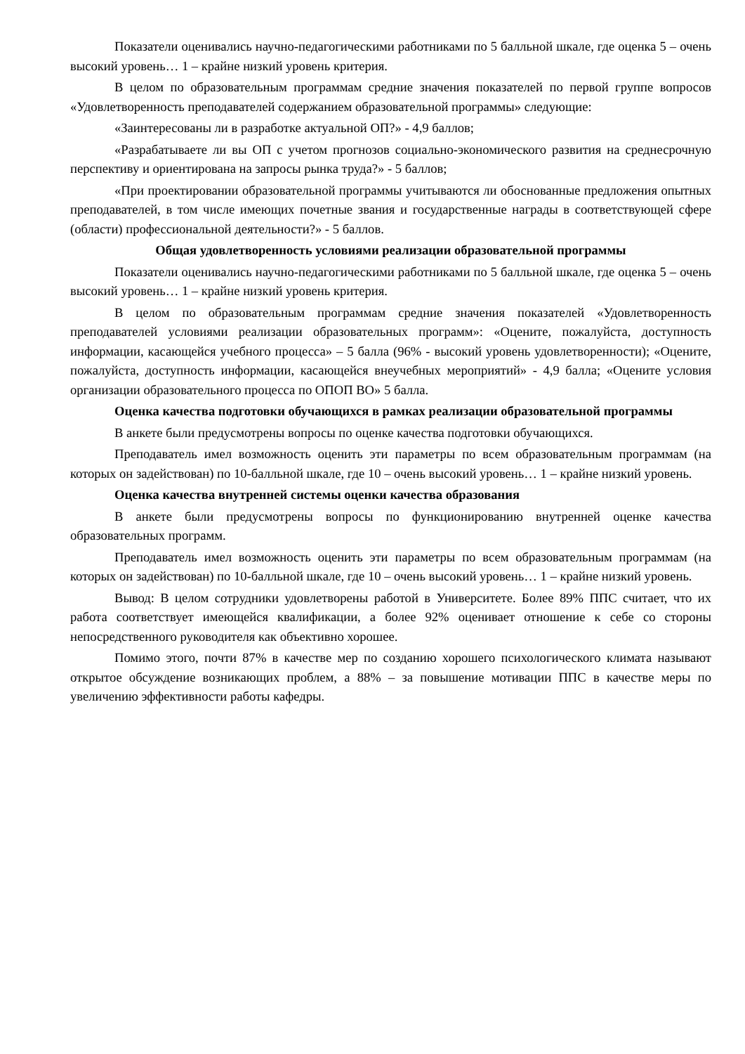Показатели оценивались научно-педагогическими работниками по 5 балльной шкале, где оценка 5 – очень высокий уровень… 1 – крайне низкий уровень критерия.
В целом по образовательным программам средние значения показателей по первой группе вопросов «Удовлетворенность преподавателей содержанием образовательной программы» следующие:
«Заинтересованы ли в разработке актуальной ОП?» - 4,9 баллов;
«Разрабатываете ли вы ОП с учетом прогнозов социально-экономического развития на среднесрочную перспективу и ориентирована на запросы рынка труда?» - 5 баллов;
«При проектировании образовательной программы учитываются ли обоснованные предложения опытных преподавателей, в том числе имеющих почетные звания и государственные награды в соответствующей сфере (области) профессиональной деятельности?» - 5 баллов.
Общая удовлетворенность условиями реализации образовательной программы
Показатели оценивались научно-педагогическими работниками по 5 балльной шкале, где оценка 5 – очень высокий уровень… 1 – крайне низкий уровень критерия.
В целом по образовательным программам средние значения показателей «Удовлетворенность преподавателей условиями реализации образовательных программ»: «Оцените, пожалуйста, доступность информации, касающейся учебного процесса» – 5 балла (96% - высокий уровень удовлетворенности); «Оцените, пожалуйста, доступность информации, касающейся внеучебных мероприятий» - 4,9 балла; «Оцените условия организации образовательного процесса по ОПОП ВО» 5 балла.
Оценка качества подготовки обучающихся в рамках реализации образовательной программы
В анкете были предусмотрены вопросы по оценке качества подготовки обучающихся.
Преподаватель имел возможность оценить эти параметры по всем образовательным программам (на которых он задействован) по 10-балльной шкале, где 10 – очень высокий уровень… 1 – крайне низкий уровень.
Оценка качества внутренней системы оценки качества образования
В анкете были предусмотрены вопросы по функционированию внутренней оценке качества образовательных программ.
Преподаватель имел возможность оценить эти параметры по всем образовательным программам (на которых он задействован) по 10-балльной шкале, где 10 – очень высокий уровень… 1 – крайне низкий уровень.
Вывод: В целом сотрудники удовлетворены работой в Университете. Более 89% ППС считает, что их работа соответствует имеющейся квалификации, а более 92% оценивает отношение к себе со стороны непосредственного руководителя как объективно хорошее.
Помимо этого, почти 87% в качестве мер по созданию хорошего психологического климата называют открытое обсуждение возникающих проблем, а 88% – за повышение мотивации ППС в качестве меры по увеличению эффективности работы кафедры.